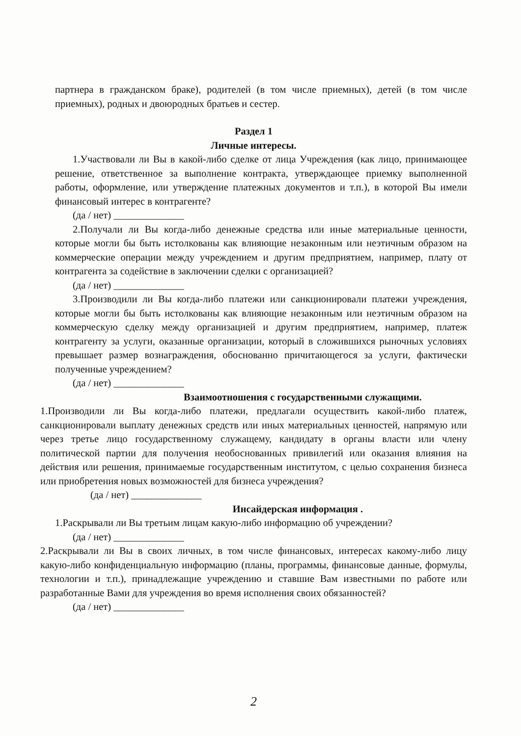партнера в гражданском браке), родителей (в том числе приемных), детей (в том числе приемных), родных и двоюродных братьев и сестер.
Раздел 1
Личные интересы.
1.Участвовали ли Вы в какой-либо сделке от лица Учреждения (как лицо, принимающее решение, ответственное за выполнение контракта, утверждающее приемку выполненной работы, оформление, или утверждение платежных документов и т.п.), в которой Вы имели финансовый интерес в контрагенте?
(да / нет) ______________
2.Получали ли Вы когда-либо денежные средства или иные материальные ценности, которые могли бы быть истолкованы как влияющие незаконным или неэтичным образом на коммерческие операции между учреждением и другим предприятием, например, плату от контрагента за содействие в заключении сделки с организацией?
(да / нет) ______________
3.Производили ли Вы когда-либо платежи или санкционировали платежи учреждения, которые могли бы быть истолкованы как влияющие незаконным или неэтичным образом на коммерческую сделку между организацией и другим предприятием, например, платеж контрагенту за услуги, оказанные организации, который в сложившихся рыночных условиях превышает размер вознаграждения, обоснованно причитающегося за услуги, фактически полученные учреждением?
(да / нет) ______________
Взаимоотношения с государственными служащими.
1.Производили ли Вы когда-либо платежи, предлагали осуществить какой-либо платеж, санкционировали выплату денежных средств или иных материальных ценностей, напрямую или через третье лицо государственному служащему, кандидату в органы власти или члену политической партии для получения необоснованных привилегий или оказания влияния на действия или решения, принимаемые государственным институтом, с целью сохранения бизнеса или приобретения новых возможностей для бизнеса учреждения?
(да / нет) ______________
Инсайдерская информация .
1.Раскрывали ли Вы третьим лицам какую-либо информацию об учреждении?
(да / нет) ______________
2.Раскрывали ли Вы в своих личных, в том числе финансовых, интересах какому-либо лицу какую-либо конфиденциальную информацию (планы, программы, финансовые данные, формулы, технологии и т.п.), принадлежащие учреждению и ставшие Вам известными по работе или разработанные Вами для учреждения во время исполнения своих обязанностей?
(да / нет) ______________
2